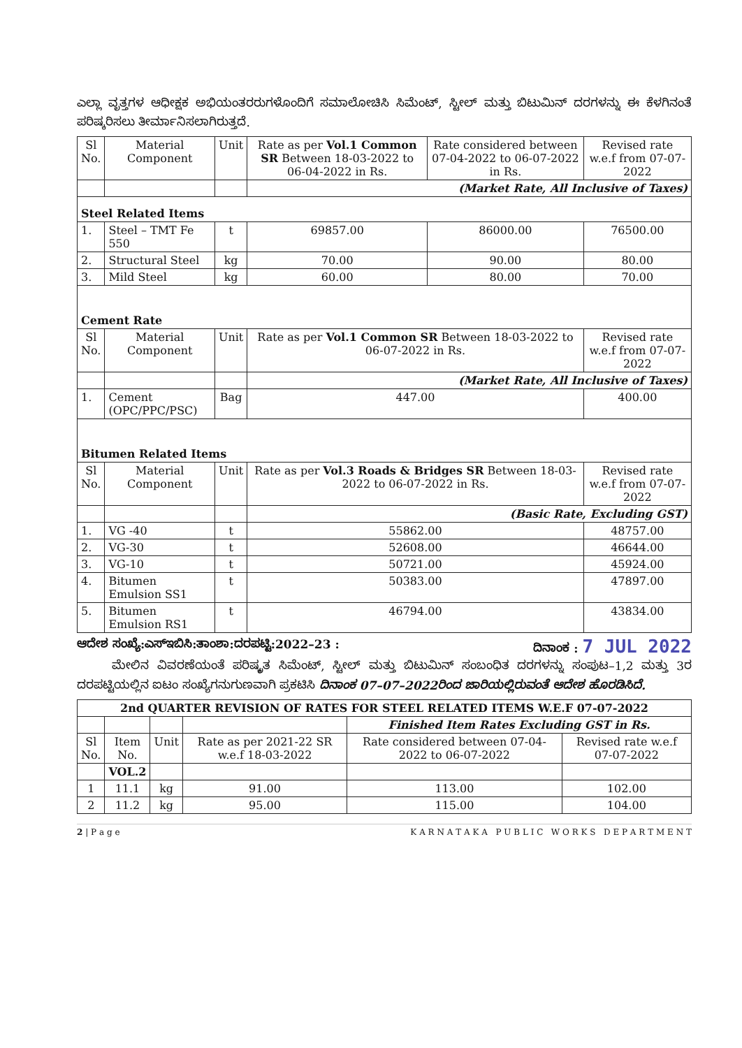ಎಲ್ಲಾ ವೃತ್ತಗಳ ಆಧೀಕ್ಷಕ ಅಭಿಯಂತರರುಗಳೊಂದಿಗೆ ಸಮಾಲೋಚಿಸಿ ಸಿಮೆಂಟ್, ಸ್ಟೀಲ್ ಮತ್ತು ಬಿಟುಮಿನ್ ದರಗಳನ್ನು ಈ ಕೆಳಗಿನಂತೆ ಪರಿಷ್ಕರಿಸಲು ತೀರ್ಮಾನಿಸಲಾಗಿರುತ್ತದೆ.
| Sl No. | Material Component | Unit | Rate as per Vol.1 Common SR Between 18-03-2022 to 06-04-2022 in Rs. | Rate considered between 07-04-2022 to 06-07-2022 in Rs. | Revised rate w.e.f from 07-07-2022 |
| --- | --- | --- | --- | --- | --- |
| | | | (Market Rate, All Inclusive of Taxes) | | |
| Steel Related Items | | | | | |
| 1. | Steel – TMT Fe 550 | t | 69857.00 | 86000.00 | 76500.00 |
| 2. | Structural Steel | kg | 70.00 | 90.00 | 80.00 |
| 3. | Mild Steel | kg | 60.00 | 80.00 | 70.00 |
| Cement Rate | | | | | |
| Sl No. | Material Component | Unit | Rate as per Vol.1 Common SR Between 18-03-2022 to 06-07-2022 in Rs. | | Revised rate w.e.f from 07-07-2022 |
| | | | (Market Rate, All Inclusive of Taxes) | | |
| 1. | Cement (OPC/PPC/PSC) | Bag | 447.00 | | 400.00 |
| Bitumen Related Items | | | | | |
| Sl No. | Material Component | Unit | Rate as per Vol.3 Roads & Bridges SR Between 18-03-2022 to 06-07-2022 in Rs. | | Revised rate w.e.f from 07-07-2022 |
| | | | (Basic Rate, Excluding GST) | | |
| 1. | VG -40 | t | 55862.00 | | 48757.00 |
| 2. | VG-30 | t | 52608.00 | | 46644.00 |
| 3. | VG-10 | t | 50721.00 | | 45924.00 |
| 4. | Bitumen Emulsion SS1 | t | 50383.00 | | 47897.00 |
| 5. | Bitumen Emulsion RS1 | t | 46794.00 | | 43834.00 |
ಆದೇಶ ಸಂಖ್ಯೆ:ಎಸ್‌ಇಬಿಸಿ:ತಾಂಶಾ:ದರಪಟ್ಟಿ:2022–23 : ದಿನಾಂಕ : 7 JUL 2022
ಮೇಲಿನ ವಿವರಣೆಯಂತೆ ಪರಿಷ್ಕೃತ ಸಿಮೆಂಟ್, ಸ್ಟೀಲ್ ಮತ್ತು ಬಿಟುಮಿನ್ ಸಂಬಂಧಿತ ದರಗಳನ್ನು ಸಂಪುಟ–1,2 ಮತ್ತು 3ರ ದರಪಟ್ಟಿಯಲ್ಲಿನ ಐಟಂ ಸಂಖ್ಯೆಗನುಗುಣವಾಗಿ ಪ್ರಕಟಿಸಿ ದಿನಾಂಕ 07–07–2022ರಿಂದ ಜಾರಿಯಲ್ಲಿರುವಂತೆ ಆದೇಶ ಹೊರಡಿಸಿದೆ.
| 2nd QUARTER REVISION OF RATES FOR STEEL RELATED ITEMS W.E.F 07-07-2022 | | | | | |
| | | | | Finished Item Rates Excluding GST in Rs. | |
| Sl No. | Item No. | Unit | Rate as per 2021-22 SR w.e.f 18-03-2022 | Rate considered between 07-04-2022 to 06-07-2022 | Revised rate w.e.f 07-07-2022 |
| | VOL.2 | | | | |
| 1 | 11.1 | kg | 91.00 | 113.00 | 102.00 |
| 2 | 11.2 | kg | 95.00 | 115.00 | 104.00 |
2 | P a g e K A R N A T A K A P U B L I C W O R K S D E P A R T M E N T